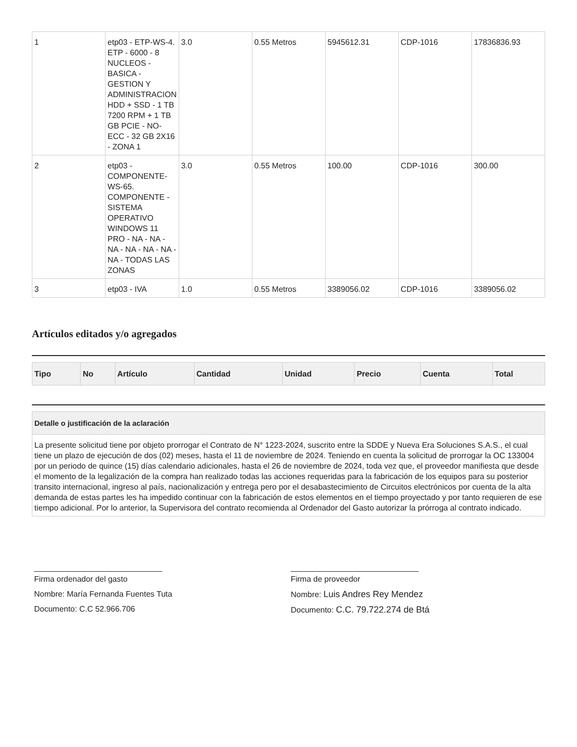| 1 | etp03 - ETP-WS-4. ETP - 6000 - 8 NUCLEOS - BASICA - GESTION Y ADMINISTRACION HDD + SSD - 1 TB 7200 RPM + 1 TB GB PCIE - NO-ECC - 32 GB 2X16 - ZONA 1 | 3.0 | 0.55 Metros | 5945612.31 | CDP-1016 | 17836836.93 |
| 2 | etp03 - COMPONENTE-WS-65. COMPONENTE - SISTEMA OPERATIVO WINDOWS 11 PRO - NA - NA - NA - NA - NA - NA - NA - TODAS LAS ZONAS | 3.0 | 0.55 Metros | 100.00 | CDP-1016 | 300.00 |
| 3 | etp03 - IVA | 1.0 | 0.55 Metros | 3389056.02 | CDP-1016 | 3389056.02 |
Artículos editados y/o agregados
| Tipo | No | Artículo | Cantidad | Unidad | Precio | Cuenta | Total |
| --- | --- | --- | --- | --- | --- | --- | --- |
| Detalle o justificación de la aclaración |
| --- |
| La presente solicitud tiene por objeto prorrogar el Contrato de N° 1223-2024, suscrito entre la SDDE y Nueva Era Soluciones S.A.S., el cual tiene un plazo de ejecución de dos (02) meses, hasta el 11 de noviembre de 2024. Teniendo en cuenta la solicitud de prorrogar la OC 133004 por un periodo de quince (15) días calendario adicionales, hasta el 26 de noviembre de 2024, toda vez que, el proveedor manifiesta que desde el momento de la legalización de la compra han realizado todas las acciones requeridas para la fabricación de los equipos para su posterior transito internacional, ingreso al país, nacionalización y entrega pero por el desabastecimiento de Circuitos electrónicos por cuenta de la alta demanda de estas partes les ha impedido continuar con la fabricación de estos elementos en el tiempo proyectado y por tanto requieren de ese tiempo adicional. Por lo anterior, la Supervisora del contrato recomienda al Ordenador del Gasto autorizar la prórroga al contrato indicado. |
Firma ordenador del gasto
Nombre: María Fernanda Fuentes Tuta
Documento: C.C 52.966.706
Firma de proveedor
Nombre: Luis Andres Rey Mendez
Documento: C.C. 79.722.274 de Btá